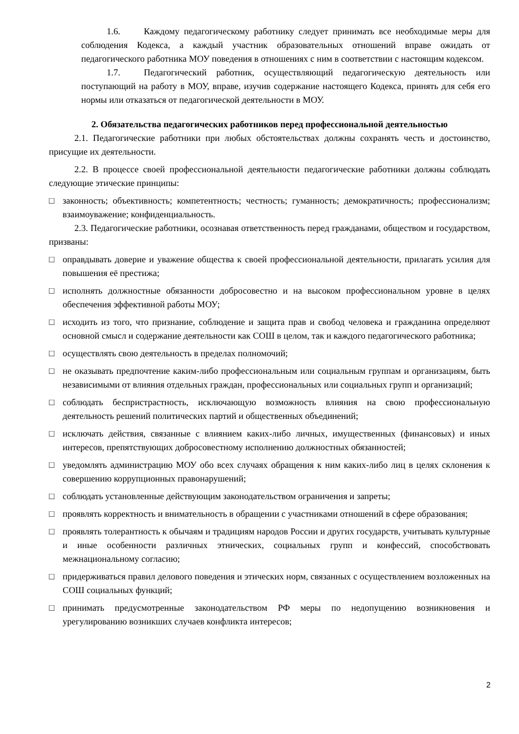1.6. Каждому педагогическому работнику следует принимать все необходимые меры для соблюдения Кодекса, а каждый участник образовательных отношений вправе ожидать от педагогического работника МОУ поведения в отношениях с ним в соответствии с настоящим кодексом.
1.7. Педагогический работник, осуществляющий педагогическую деятельность или поступающий на работу в МОУ, вправе, изучив содержание настоящего Кодекса, принять для себя его нормы или отказаться от педагогической деятельности в МОУ.
2. Обязательства педагогических работников перед профессиональной деятельностью
2.1. Педагогические работники при любых обстоятельствах должны сохранять честь и достоинство, присущие их деятельности.
2.2. В процессе своей профессиональной деятельности педагогические работники должны соблюдать следующие этические принципы:
□ законность; объективность; компетентность; честность; гуманность; демократичность; профессионализм; взаимоуважение; конфиденциальность.
2.3. Педагогические работники, осознавая ответственность перед гражданами, обществом и государством, призваны:
□ оправдывать доверие и уважение общества к своей профессиональной деятельности, прилагать усилия для повышения её престижа;
□ исполнять должностные обязанности добросовестно и на высоком профессиональном уровне в целях обеспечения эффективной работы МОУ;
□ исходить из того, что признание, соблюдение и защита прав и свобод человека и гражданина определяют основной смысл и содержание деятельности как СОШ в целом, так и каждого педагогического работника;
□ осуществлять свою деятельность в пределах полномочий;
□ не оказывать предпочтение каким-либо профессиональным или социальным группам и организациям, быть независимыми от влияния отдельных граждан, профессиональных или социальных групп и организаций;
□ соблюдать беспристрастность, исключающую возможность влияния на свою профессиональную деятельность решений политических партий и общественных объединений;
□ исключать действия, связанные с влиянием каких-либо личных, имущественных (финансовых) и иных интересов, препятствующих добросовестному исполнению должностных обязанностей;
□ уведомлять администрацию МОУ обо всех случаях обращения к ним каких-либо лиц в целях склонения к совершению коррупционных правонарушений;
□ соблюдать установленные действующим законодательством ограничения и запреты;
□ проявлять корректность и внимательность в обращении с участниками отношений в сфере образования;
□ проявлять толерантность к обычаям и традициям народов России и других государств, учитывать культурные и иные особенности различных этнических, социальных групп и конфессий, способствовать межнациональному согласию;
□ придерживаться правил делового поведения и этических норм, связанных с осуществлением возложенных на СОШ социальных функций;
□ принимать предусмотренные законодательством РФ меры по недопущению возникновения и урегулированию возникших случаев конфликта интересов;
2